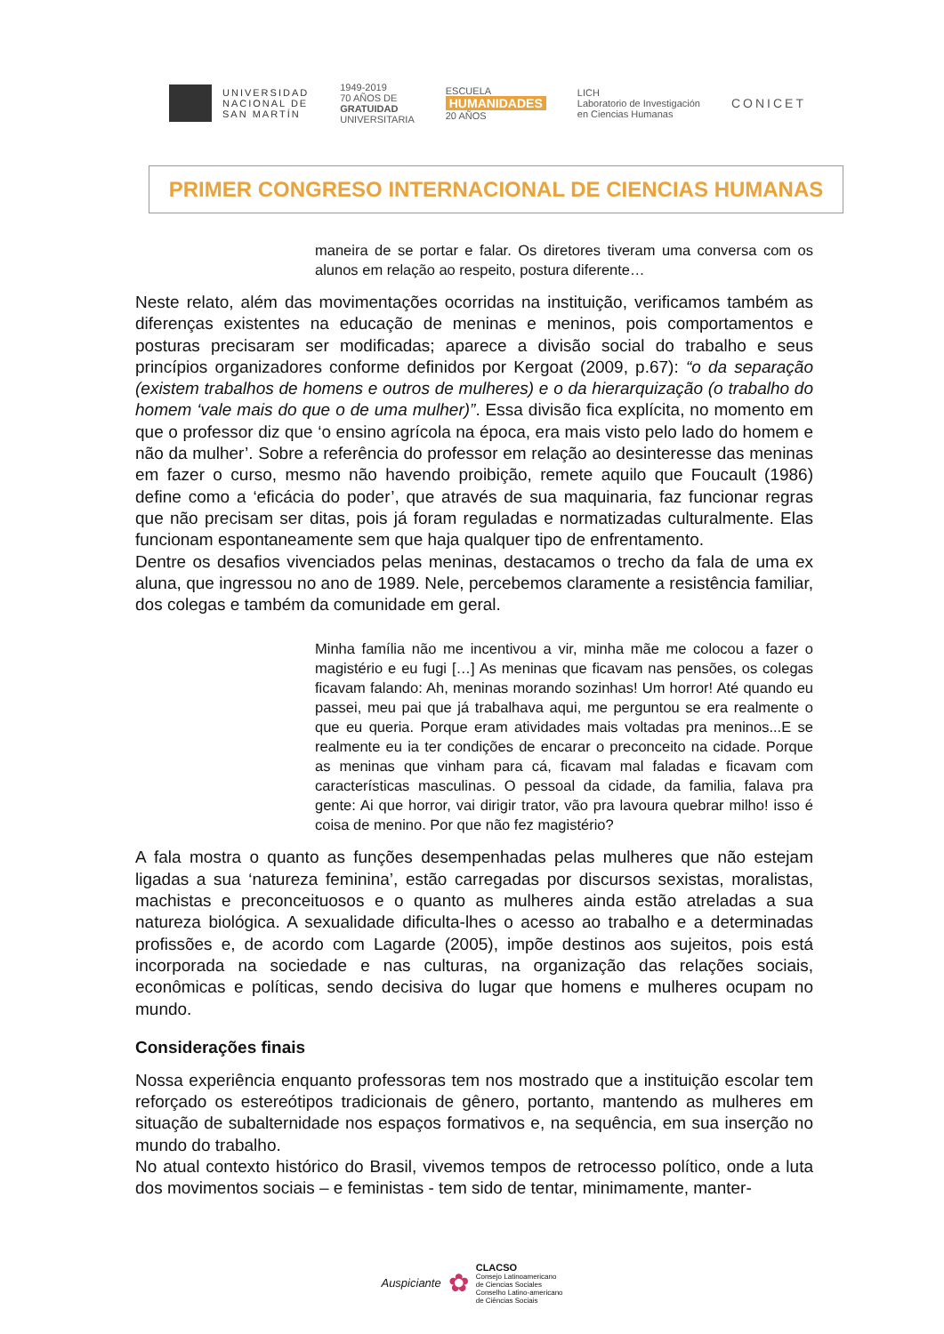UNIVERSIDAD
NACIONAL DE
SAN MARTÍN
1949-2019
70 AÑOS DE
GRATUIDAD
UNIVERSITARIA
ESCUELA
HUMANIDADES
20 AÑOS
LICH
Laboratorio de Investigación
en Ciencias Humanas
CONICET
PRIMER CONGRESO INTERNACIONAL DE CIENCIAS HUMANAS
maneira de se portar e falar. Os diretores tiveram uma conversa com os alunos em relação ao respeito, postura diferente…
Neste relato, além das movimentações ocorridas na instituição, verificamos também as diferenças existentes na educação de meninas e meninos, pois comportamentos e posturas precisaram ser modificadas; aparece a divisão social do trabalho e seus princípios organizadores conforme definidos por Kergoat (2009, p.67): “o da separação (existem trabalhos de homens e outros de mulheres) e o da hierarquização (o trabalho do homem ‘vale mais do que o de uma mulher)”. Essa divisão fica explícita, no momento em que o professor diz que ‘o ensino agrícola na época, era mais visto pelo lado do homem e não da mulher’. Sobre a referência do professor em relação ao desinteresse das meninas em fazer o curso, mesmo não havendo proibição, remete aquilo que Foucault (1986) define como a ‘eficácia do poder’, que através de sua maquinaria, faz funcionar regras que não precisam ser ditas, pois já foram reguladas e normatizadas culturalmente. Elas funcionam espontaneamente sem que haja qualquer tipo de enfrentamento.
Dentre os desafios vivenciados pelas meninas, destacamos o trecho da fala de uma ex aluna, que ingressou no ano de 1989. Nele, percebemos claramente a resistência familiar, dos colegas e também da comunidade em geral.
Minha família não me incentivou a vir, minha mãe me colocou a fazer o magistério e eu fugi […] As meninas que ficavam nas pensões, os colegas ficavam falando: Ah, meninas morando sozinhas! Um horror! Até quando eu passei, meu pai que já trabalhava aqui, me perguntou se era realmente o que eu queria. Porque eram atividades mais voltadas pra meninos...E se realmente eu ia ter condições de encarar o preconceito na cidade. Porque as meninas que vinham para cá, ficavam mal faladas e ficavam com características masculinas. O pessoal da cidade, da familia, falava pra gente: Ai que horror, vai dirigir trator, vão pra lavoura quebrar milho! isso é coisa de menino. Por que não fez magistério?
A fala mostra o quanto as funções desempenhadas pelas mulheres que não estejam ligadas a sua ‘natureza feminina’, estão carregadas por discursos sexistas, moralistas, machistas e preconceituosos e o quanto as mulheres ainda estão atreladas a sua natureza biológica. A sexualidade dificulta-lhes o acesso ao trabalho e a determinadas profissões e, de acordo com Lagarde (2005), impõe destinos aos sujeitos, pois está incorporada na sociedade e nas culturas, na organização das relações sociais, econômicas e políticas, sendo decisiva do lugar que homens e mulheres ocupam no mundo.
Considerações finais
Nossa experiência enquanto professoras tem nos mostrado que a instituição escolar tem reforçado os estereótipos tradicionais de gênero, portanto, mantendo as mulheres em situação de subalternidade nos espaços formativos e, na sequência, em sua inserção no mundo do trabalho.
No atual contexto histórico do Brasil, vivemos tempos de retrocesso político, onde a luta dos movimentos sociais – e feministas - tem sido de tentar, minimamente, manter-
Auspiciante ✿
CLACSO
Consejo Latinoamericano
de Ciencias Sociales
Conselho Latino-americano
de Ciências Sociais